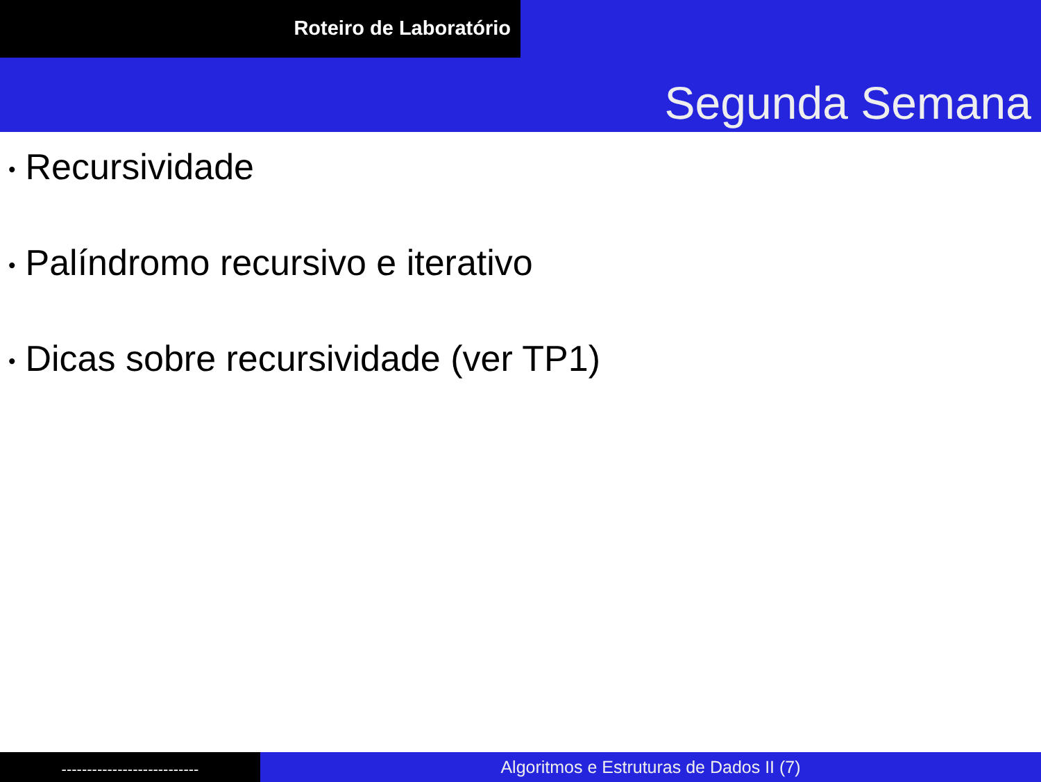Roteiro de Laboratório
Segunda Semana
• Recursividade
• Palíndromo recursivo e iterativo
• Dicas sobre recursividade (ver TP1)
---------------------------
Algoritmos e Estruturas de Dados II (7)